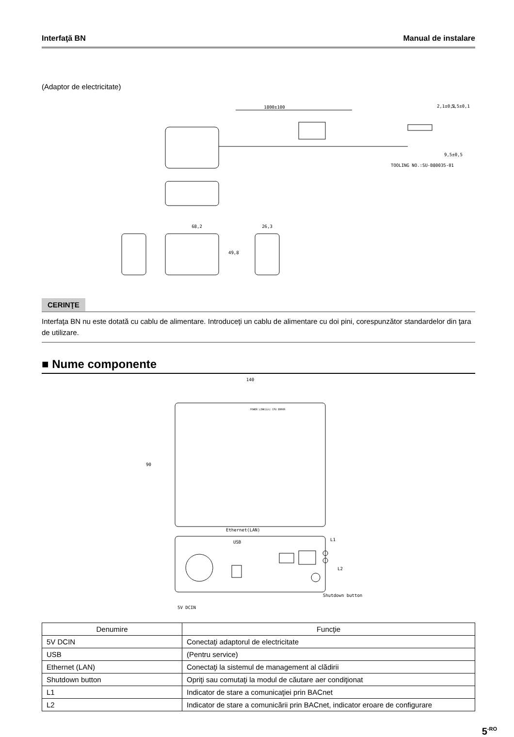Interfaţă BN Manual de instalare
(Adaptor de electricitate)
1800±100
68,2
26,3
49,8
2,1±0,1
5,5±0,1
9,5±0,5
TOOLING NO.:SU-B80035-01
CERINŢE
Interfaţa BN nu este dotată cu cablu de alimentare. Introduceţi un cablu de alimentare cu doi pini, corespunzător standardelor din ţara de utilizare.
■ Nume componente
140
90
POWER LINK(Lh) CPU ERROR
Ethernet(LAN)
USB
L1
L2
Shutdown button
5V DCIN
| Denumire | Funcţie |
| --- | --- |
| 5V DCIN | Conectaţi adaptorul de electricitate |
| USB | (Pentru service) |
| Ethernet (LAN) | Conectaţi la sistemul de management al clădirii |
| Shutdown button | Opriţi sau comutaţi la modul de căutare aer condiţionat |
| L1 | Indicator de stare a comunicaţiei prin BACnet |
| L2 | Indicator de stare a comunicării prin BACnet, indicator eroare de configurare |
5<sup>-RO</sup>